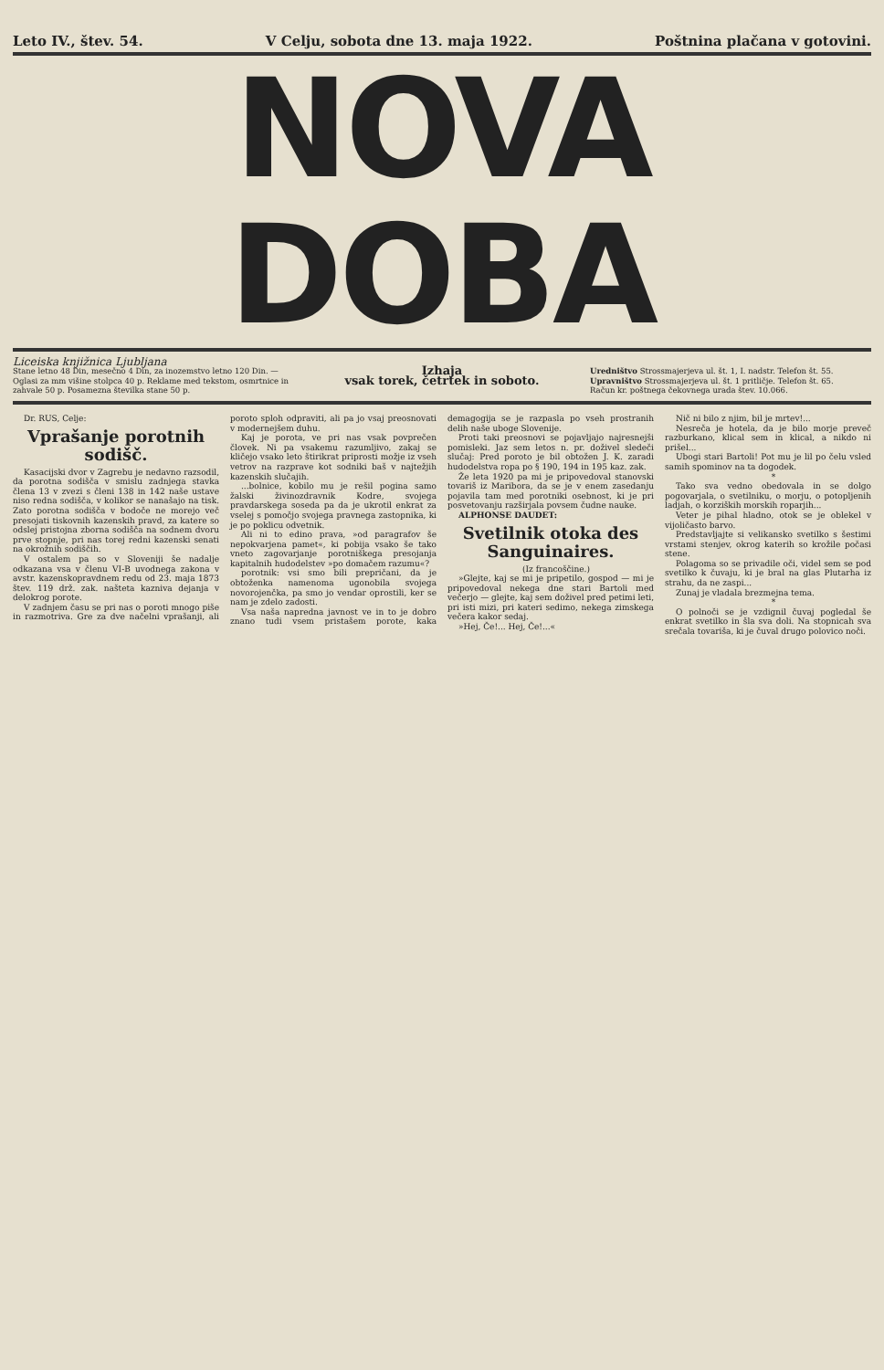Leto IV., štev. 54. V Celju, sobota dne 13. maja 1922. Poštnina plačana v gotovini.
NOVA DOBA
Liceiska knjižnica Ljubljana
Stane letno 48 Din, mesečno 4 Din, za inozemstvo letno 120 Din. — Oglasi za mm višine stolpca 40 p. Reklame med tekstom, osmrtnice in zahvale 50 p. Posamezna številka stane 50 p.
Izhaja
vsak torek, četrtek in soboto.
Uredništvo Strossmajerjeva ul. št. 1, I. nadstr. Telefon št. 55.
Upravništvo Strossmajerjeva ul. št. 1 pritličje. Telefon št. 65.
Račun kr. poštnega čekovnega urada štev. 10.066.
Dr. RUS, Celje:
Vprašanje porotnih sodišč.
Kasacijski dvor v Zagrebu je nedavno razsodil, da porotna sodišča v smislu zadnjega stavka člena 13 v zvezi s členi 138 in 142 naše ustave niso redna sodišča, v kolikor se nanašajo na tisk. Zato porotna sodišča v bodoče ne morejo več presojati tiskovnih kazenskih pravd, za katere so odslej pristojna zborna sodišča na sodnem dvoru prve stopnje, pri nas torej redni kazenski senati na okrožnih sodiščih.
V ostalem pa so v Sloveniji še nadalje odkazana vsa v členu VI-B uvodnega zakona v avstr. kazenskopravdnem redu od 23. maja 1873 štev. 119 drž. zak. našteta kazniva dejanja v delokrog porote.
V zadnjem času se pri nas o poroti mnogo piše in razmotriva. Gre za dve načelni vprašanji, ali poroto sploh odpraviti, ali pa jo vsaj preosnovati v modernejšem duhu.
Kaj je porota, ve pri nas vsak povprečen človek. Ni pa vsakemu razumljivo, zakaj se kličejo vsako leto štirikrat priprosti možje iz vseh vetrov na razprave kot sodniki baš v najtežjih kazenskih slučajih.
...bolnice, kobilo mu je rešil pogina samo žalski živinozdravnik Kodre, svojega pravdarskega soseda pa da je ukrotil enkrat za vselej s pomočjo svojega pravnega zastopnika, ki je po poklicu odvetnik.
Ali ni to edino prava, »od paragrafov še nepokvarjena pamet«, ki pobija vsako še tako vneto zagovarjanje porotniškega presojanja kapitalnih hudodelstev »po domačem razumu«?
porotnik: vsi smo bili prepričani, da je obtoženka namenoma ugonobila svojega novorojenčka, pa smo jo vendar oprostili, ker se nam je zdelo zadosti.
Vsa naša napredna javnost ve in to je dobro znano tudi vsem pristašem porote, kaka demagogija se je razpasla po vseh prostranih delih naše uboge Slovenije.
Proti taki preosnovi se pojavljajo najresnejši pomisleki. Jaz sem letos n. pr. doživel sledeči slučaj: Pred poroto je bil obtožen J. K. zaradi hudodelstva ropa po § 190, 194 in 195 kaz. zak.
Že leta 1920 pa mi je pripovedoval stanovski tovariš iz Maribora, da se je v enem zasedanju pojavila tam med porotniki osebnost, ki je pri posvetovanju razširjala povsem čudne nauke.
ALPHONSE DAUDET:
Svetilnik otoka des Sanguinaires.
(Iz francoščine.)
»Glejte, kaj se mi je pripetilo, gospod — mi je pripovedoval nekega dne stari Bartoli med večerjo — glejte, kaj sem doživel pred petimi leti, pri isti mizi, pri kateri sedimo, nekega zimskega večera kakor sedaj.
»Hej, Če!... Hej, Če!...«
Nič ni bilo z njim, bil je mrtev!...
Nesreča je hotela, da je bilo morje preveč razburkano, klical sem in klical, a nikdo ni prišel...
Ubogi stari Bartoli! Pot mu je lil po čelu vsled samih spominov na ta dogodek.
*
Tako sva vedno obedovala in se dolgo pogovarjala, o svetilniku, o morju, o potopljenih ladjah, o korziških morskih roparjih...
Veter je pihal hladno, otok se je oblekel v vijoličasto barvo.
Predstavljajte si velikansko svetilko s šestimi vrstami stenjev, okrog katerih so krožile počasi stene.
Polagoma so se privadile oči, videl sem se pod svetilko k čuvaju, ki je bral na glas Plutarha iz strahu, da ne zaspi...
Zunaj je vladala brezmejna tema.
*
O polnoči se je vzdignil čuvaj pogledal še enkrat svetilko in šla sva doli. Na stopnicah sva srečala tovariša, ki je čuval drugo polovico noči.